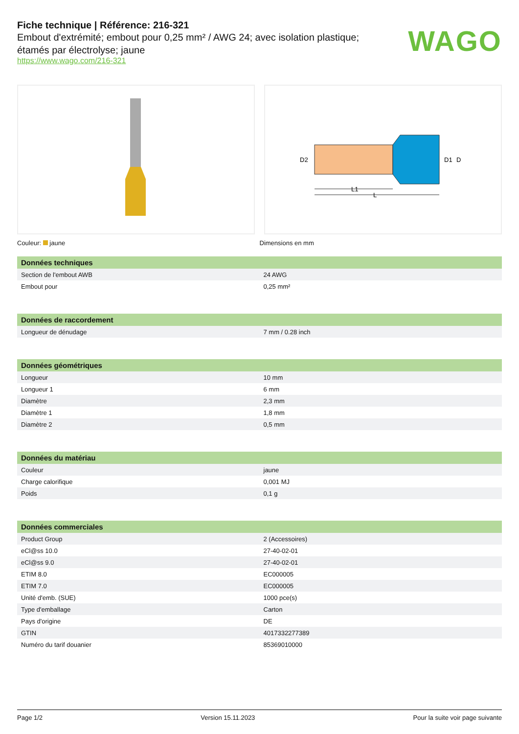Fiche technique | Référence: 216-321
Embout d'extrémité; embout pour 0,25 mm² / AWG 24; avec isolation plastique; étamés par électrolyse; jaune
https://www.wago.com/216-321
WAGO
L1
L
D2
D1
D
Couleur: jaune Dimensions en mm
| Données techniques | |
| --- | --- |
| Section de l'embout AWB | 24 AWG |
| Embout pour | 0,25 mm² |
| Données de raccordement | |
| --- | --- |
| Longueur de dénudage | 7 mm / 0.28 inch |
| Données géométriques | |
| --- | --- |
| Longueur | 10 mm |
| Longueur 1 | 6 mm |
| Diamètre | 2,3 mm |
| Diamètre 1 | 1,8 mm |
| Diamètre 2 | 0,5 mm |
| Données du matériau | |
| --- | --- |
| Couleur | jaune |
| Charge calorifique | 0,001 MJ |
| Poids | 0,1 g |
| Données commerciales | |
| --- | --- |
| Product Group | 2 (Accessoires) |
| eCl@ss 10.0 | 27-40-02-01 |
| eCl@ss 9.0 | 27-40-02-01 |
| ETIM 8.0 | EC000005 |
| ETIM 7.0 | EC000005 |
| Unité d'emb. (SUE) | 1000 pce(s) |
| Type d'emballage | Carton |
| Pays d'origine | DE |
| GTIN | 4017332277389 |
| Numéro du tarif douanier | 85369010000 |
Page 1/2 Version 15.11.2023 Pour la suite voir page suivante